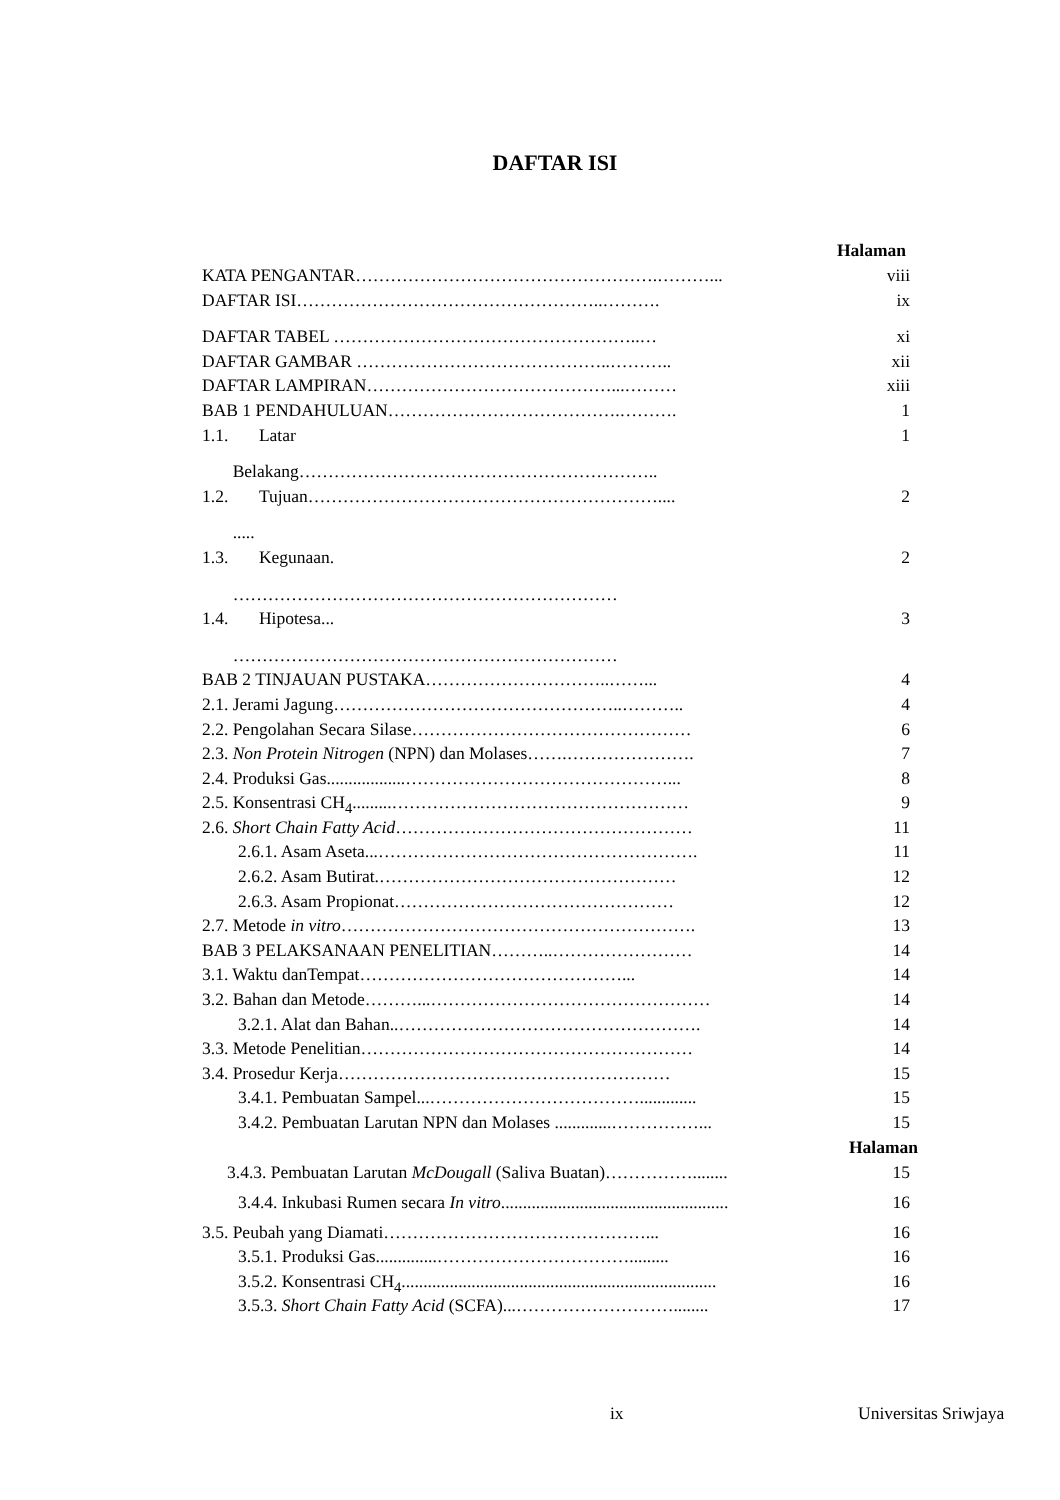DAFTAR ISI
Halaman
KATA PENGANTAR…………………………………………….………... viii
DAFTAR ISI……………………………………………..………. ix
DAFTAR TABEL ……………………………………………..… xi
DAFTAR GAMBAR ……………………………………..……….. xii
DAFTAR LAMPIRAN……………………………………...……… xiii
BAB 1 PENDAHULUAN………………………………….………. 1
1.1. Latar 1
Belakang……………………………………………………..
1.2. Tujuan…………………………………………………….... 2
.....
1.3. Kegunaan. 2
…………………………………………………………
1.4. Hipotesa... 3
…………………………………………………………
BAB 2 TINJAUAN PUSTAKA…………………………..……... 4
2.1. Jerami Jagung…………………………………………..……….. 4
2.2. Pengolahan Secara Silase………………………………………… 6
2.3. Non Protein Nitrogen (NPN) dan Molases…….…………………. 7
2.4. Produksi Gas..................………………………………………... 8
2.5. Konsentrasi CH<sub>4</sub>.........…………………………………………… 9
2.6. Short Chain Fatty Acid…………………………………………… 11
2.6.1. Asam Aseta...………………………………………………. 11
2.6.2. Asam Butirat.…………………………………………… 12
2.6.3. Asam Propionat………………………………………… 12
2.7. Metode in vitro……………………………………………………. 13
BAB 3 PELAKSANAAN PENELITIAN………..…………………… 14
3.1. Waktu danTempat………………………………………... 14
3.2. Bahan dan Metode………...………………………………………… 14
3.2.1. Alat dan Bahan..……………………………………………. 14
3.3. Metode Penelitian………………………………………………… 14
3.4. Prosedur Kerja………………………………………………… 15
3.4.1. Pembuatan Sampel...………………………………............. 15
3.4.2. Pembuatan Larutan NPN dan Molases .............……………... 15
Halaman
3.4.3. Pembuatan Larutan McDougall (Saliva Buatan)……………........ 15
3.4.4. Inkubasi Rumen secara In vitro.................................................... 16
3.5. Peubah yang Diamati………………………………………... 16
3.5.1. Produksi Gas..............……………………………......... 16
3.5.2. Konsentrasi CH<sub>4</sub>........................................................................ 16
3.5.3. Short Chain Fatty Acid (SCFA)...………………………........ 17
ix Universitas Sriwjaya